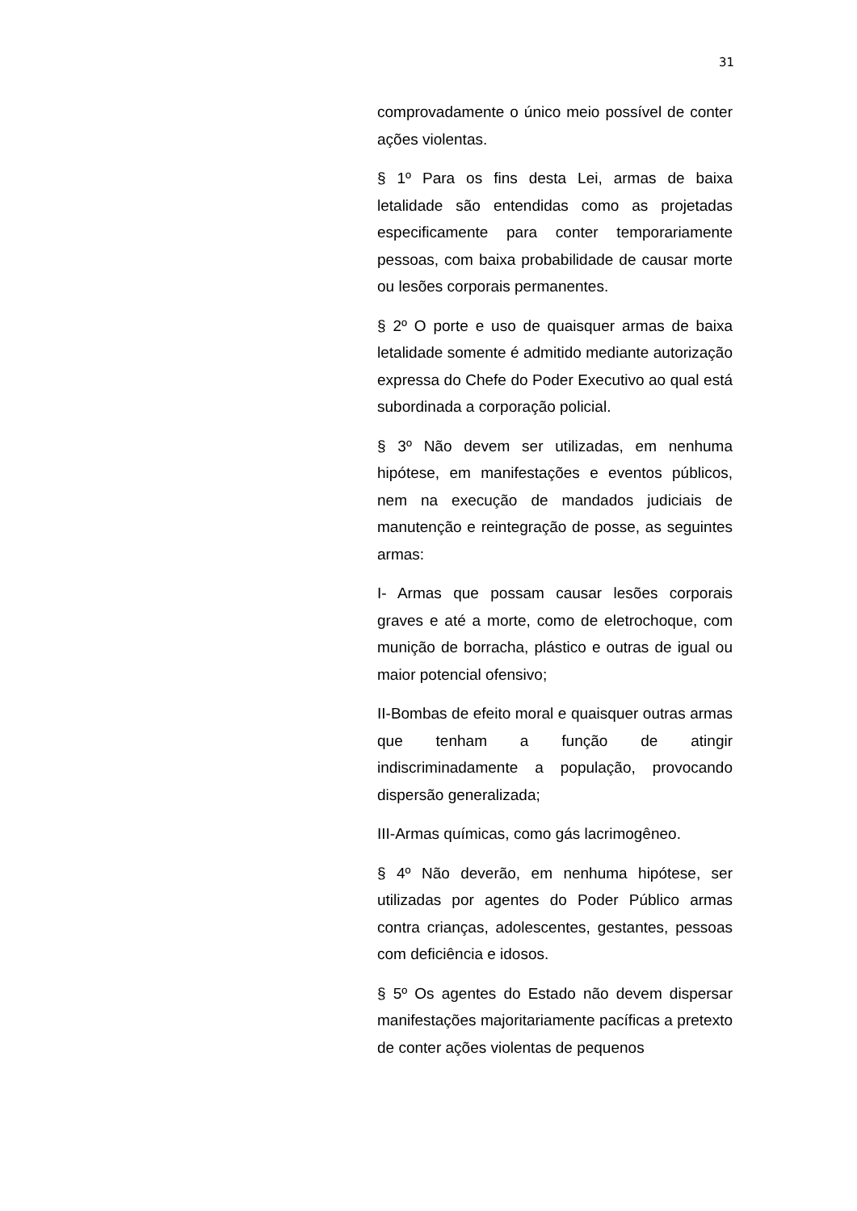31
comprovadamente o único meio possível de conter ações violentas.
§ 1º Para os fins desta Lei, armas de baixa letalidade são entendidas como as projetadas especificamente para conter temporariamente pessoas, com baixa probabilidade de causar morte ou lesões corporais permanentes.
§ 2º O porte e uso de quaisquer armas de baixa letalidade somente é admitido mediante autorização expressa do Chefe do Poder Executivo ao qual está subordinada a corporação policial.
§ 3º Não devem ser utilizadas, em nenhuma hipótese, em manifestações e eventos públicos, nem na execução de mandados judiciais de manutenção e reintegração de posse, as seguintes armas:
I- Armas que possam causar lesões corporais graves e até a morte, como de eletrochoque, com munição de borracha, plástico e outras de igual ou maior potencial ofensivo;
II-Bombas de efeito moral e quaisquer outras armas que tenham a função de atingir indiscriminadamente a população, provocando dispersão generalizada;
III-Armas químicas, como gás lacrimogêneo.
§ 4º Não deverão, em nenhuma hipótese, ser utilizadas por agentes do Poder Público armas contra crianças, adolescentes, gestantes, pessoas com deficiência e idosos.
§ 5º Os agentes do Estado não devem dispersar manifestações majoritariamente pacíficas a pretexto de conter ações violentas de pequenos